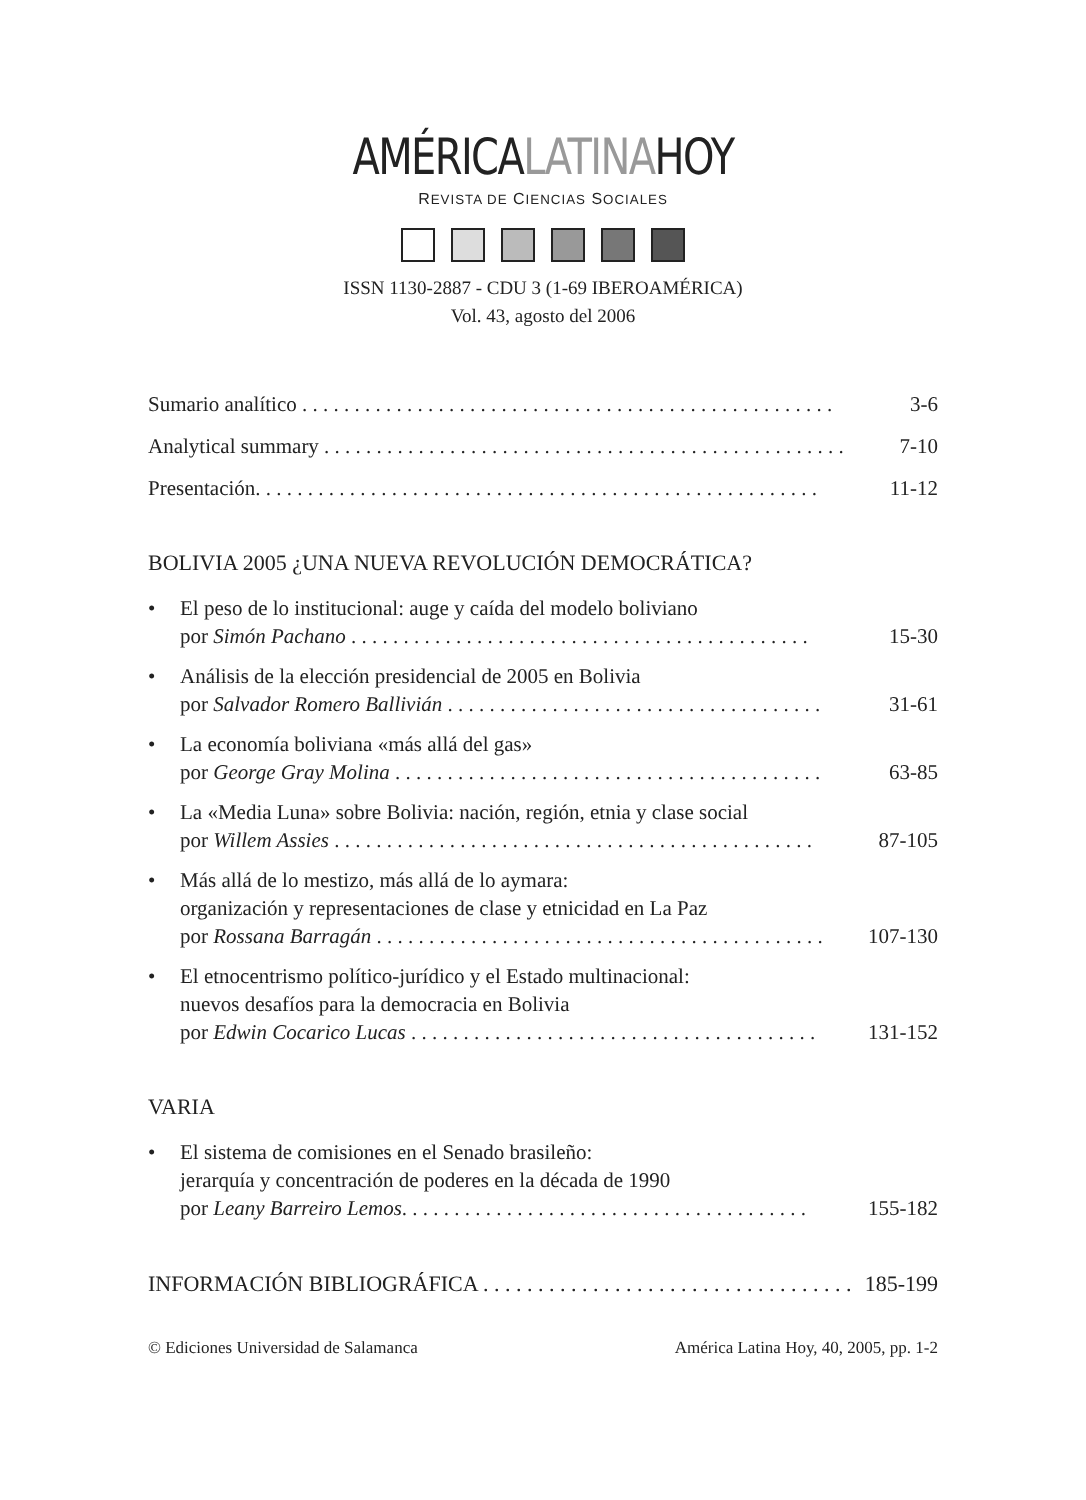AMÉRICALATINAHOY
REVISTA DE CIENCIAS SOCIALES
ISSN 1130-2887 - CDU 3 (1-69 IBEROAMÉRICA)
Vol. 43, agosto del 2006
Sumario analítico . . . . . . . . . . . . . . . . . . . . . . . . . . . . . . . . . . . . . . . . . . . . . . . . . . . 3-6
Analytical summary . . . . . . . . . . . . . . . . . . . . . . . . . . . . . . . . . . . . . . . . . . . . . . . . . . 7-10
Presentación. . . . . . . . . . . . . . . . . . . . . . . . . . . . . . . . . . . . . . . . . . . . . . . . . . . . . . 11-12
BOLIVIA 2005 ¿UNA NUEVA REVOLUCIÓN DEMOCRÁTICA?
• El peso de lo institucional: auge y caída del modelo boliviano
por Simón Pachano . . . . . . . . . . . . . . . . . . . . . . . . . . . . . . . . . . . . . . . . . . . . 15-30
• Análisis de la elección presidencial de 2005 en Bolivia
por Salvador Romero Ballivián . . . . . . . . . . . . . . . . . . . . . . . . . . . . . . . . . . . . 31-61
• La economía boliviana «más allá del gas»
por George Gray Molina . . . . . . . . . . . . . . . . . . . . . . . . . . . . . . . . . . . . . . . . . 63-85
• La «Media Luna» sobre Bolivia: nación, región, etnia y clase social
por Willem Assies . . . . . . . . . . . . . . . . . . . . . . . . . . . . . . . . . . . . . . . . . . . . . . 87-105
• Más allá de lo mestizo, más allá de lo aymara:
organización y representaciones de clase y etnicidad en La Paz
por Rossana Barragán . . . . . . . . . . . . . . . . . . . . . . . . . . . . . . . . . . . . . . . . . . . 107-130
• El etnocentrismo político-jurídico y el Estado multinacional:
nuevos desafíos para la democracia en Bolivia
por Edwin Cocarico Lucas . . . . . . . . . . . . . . . . . . . . . . . . . . . . . . . . . . . . . . . 131-152
VARIA
• El sistema de comisiones en el Senado brasileño:
jerarquía y concentración de poderes en la década de 1990
por Leany Barreiro Lemos. . . . . . . . . . . . . . . . . . . . . . . . . . . . . . . . . . . . . . . 155-182
INFORMACIÓN BIBLIOGRÁFICA . . . . . . . . . . . . . . . . . . . . . . . . . . . . . . . . . . 185-199
© Ediciones Universidad de Salamanca América Latina Hoy, 40, 2005, pp. 1-2